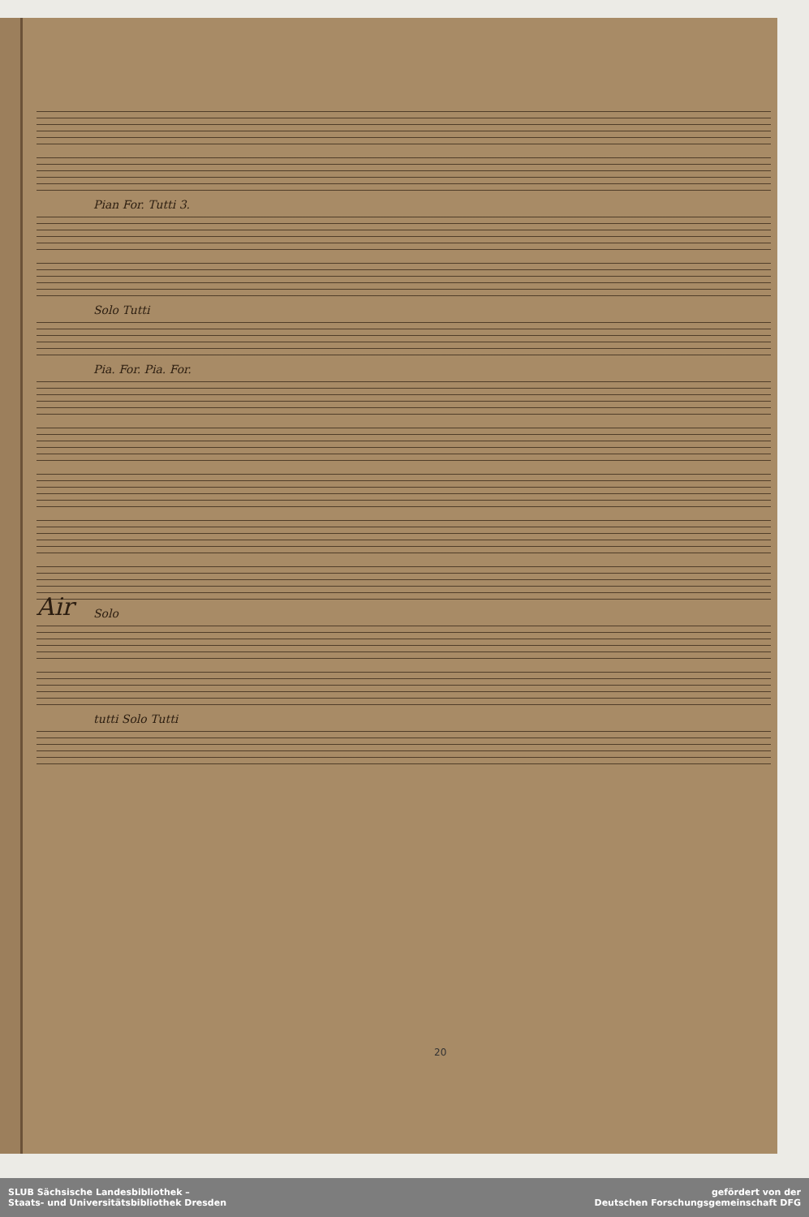Pian For. Tutti 3.
Solo Tutti
Pia. For. Pia. For.
Solo
tutti Solo Tutti
Air
20
SLUB Sächsische Landesbibliothek –
Staats- und Universitätsbibliothek Dresden
gefördert von der
Deutschen Forschungsgemeinschaft DFG